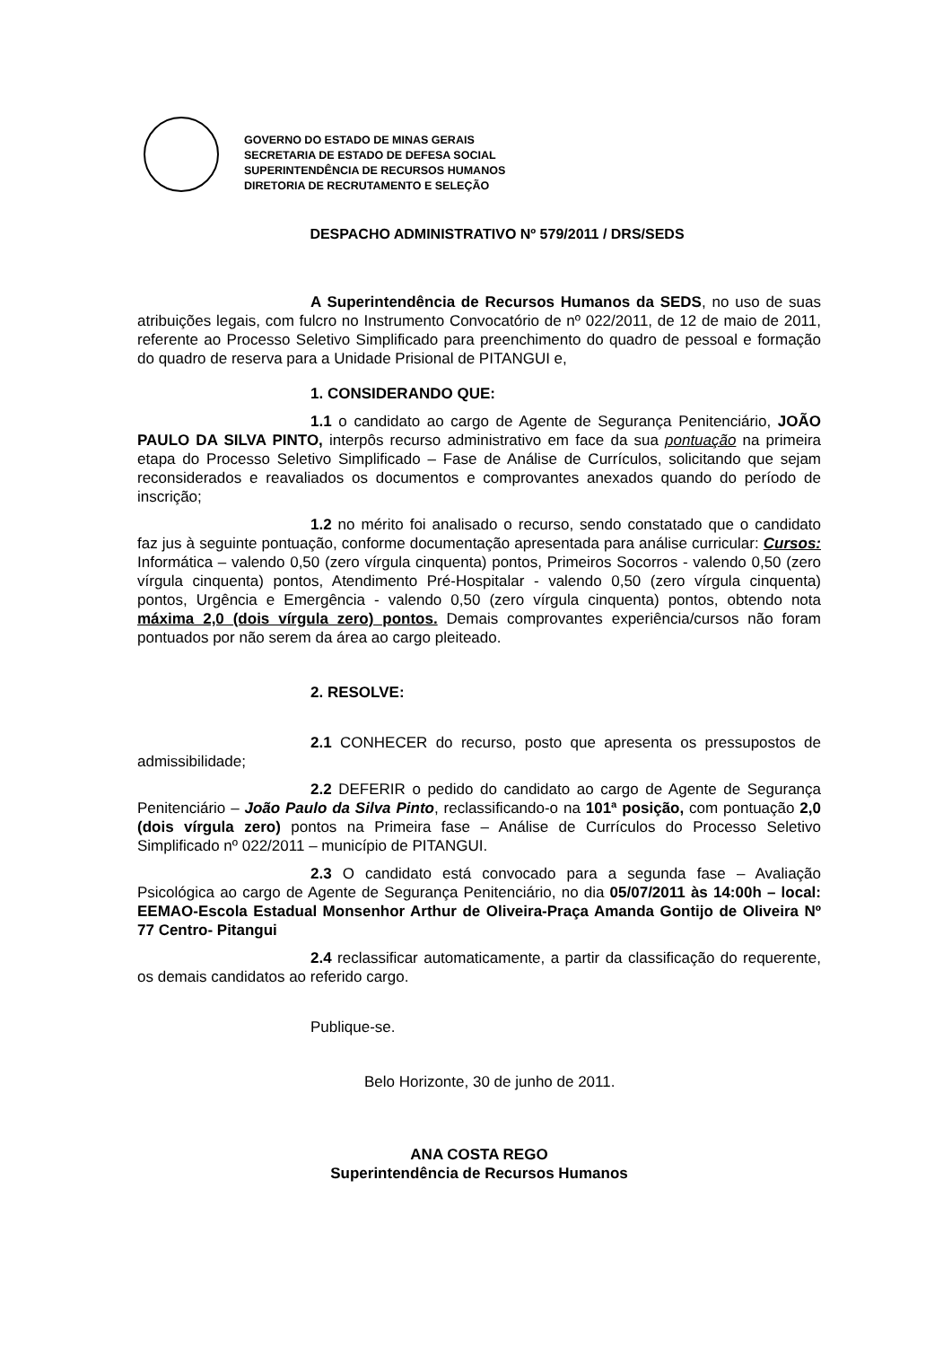GOVERNO DO ESTADO DE MINAS GERAIS
SECRETARIA DE ESTADO DE DEFESA SOCIAL
SUPERINTENDÊNCIA DE RECURSOS HUMANOS
DIRETORIA DE RECRUTAMENTO E SELEÇÃO
DESPACHO ADMINISTRATIVO Nº 579/2011 / DRS/SEDS
A Superintendência de Recursos Humanos da SEDS, no uso de suas atribuições legais, com fulcro no Instrumento Convocatório de nº 022/2011, de 12 de maio de 2011, referente ao Processo Seletivo Simplificado para preenchimento do quadro de pessoal e formação do quadro de reserva para a Unidade Prisional de PITANGUI e,
1. CONSIDERANDO QUE:
1.1 o candidato ao cargo de Agente de Segurança Penitenciário, JOÃO PAULO DA SILVA PINTO, interpôs recurso administrativo em face da sua pontuação na primeira etapa do Processo Seletivo Simplificado – Fase de Análise de Currículos, solicitando que sejam reconsiderados e reavaliados os documentos e comprovantes anexados quando do período de inscrição;
1.2 no mérito foi analisado o recurso, sendo constatado que o candidato faz jus à seguinte pontuação, conforme documentação apresentada para análise curricular: Cursos: Informática – valendo 0,50 (zero vírgula cinquenta) pontos, Primeiros Socorros - valendo 0,50 (zero vírgula cinquenta) pontos, Atendimento Pré-Hospitalar - valendo 0,50 (zero vírgula cinquenta) pontos, Urgência e Emergência - valendo 0,50 (zero vírgula cinquenta) pontos, obtendo nota máxima 2,0 (dois vírgula zero) pontos. Demais comprovantes experiência/cursos não foram pontuados por não serem da área ao cargo pleiteado.
2. RESOLVE:
2.1 CONHECER do recurso, posto que apresenta os pressupostos de admissibilidade;
2.2 DEFERIR o pedido do candidato ao cargo de Agente de Segurança Penitenciário – João Paulo da Silva Pinto, reclassificando-o na 101ª posição, com pontuação 2,0 (dois vírgula zero) pontos na Primeira fase – Análise de Currículos do Processo Seletivo Simplificado nº 022/2011 – município de PITANGUI.
2.3 O candidato está convocado para a segunda fase – Avaliação Psicológica ao cargo de Agente de Segurança Penitenciário, no dia 05/07/2011 às 14:00h – local: EEMAO-Escola Estadual Monsenhor Arthur de Oliveira-Praça Amanda Gontijo de Oliveira Nº 77 Centro- Pitangui
2.4 reclassificar automaticamente, a partir da classificação do requerente, os demais candidatos ao referido cargo.
Publique-se.
Belo Horizonte, 30 de junho de 2011.
ANA COSTA REGO
Superintendência de Recursos Humanos